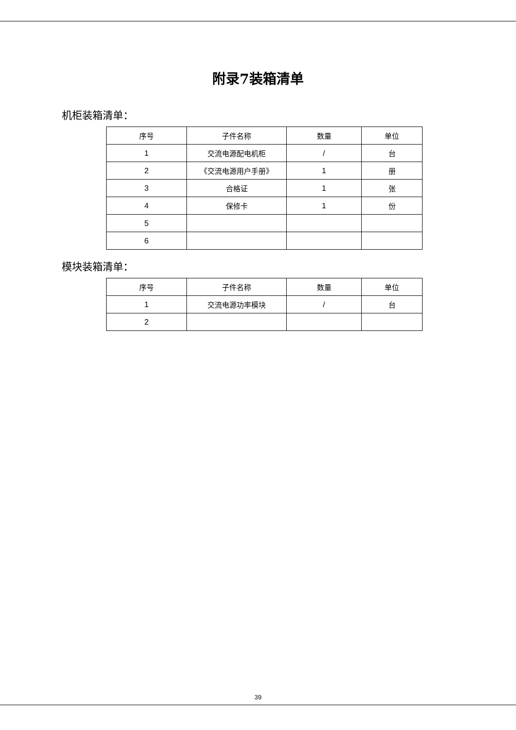附录7装箱清单
机柜装箱清单：
| 序号 | 子件名称 | 数量 | 单位 |
| --- | --- | --- | --- |
| 1 | 交流电源配电机柜 | / | 台 |
| 2 | 《交流电源用户手册》 | 1 | 册 |
| 3 | 合格证 | 1 | 张 |
| 4 | 保修卡 | 1 | 份 |
| 5 | | | |
| 6 | | | |
模块装箱清单：
| 序号 | 子件名称 | 数量 | 单位 |
| --- | --- | --- | --- |
| 1 | 交流电源功率模块 | / | 台 |
| 2 | | | |
39